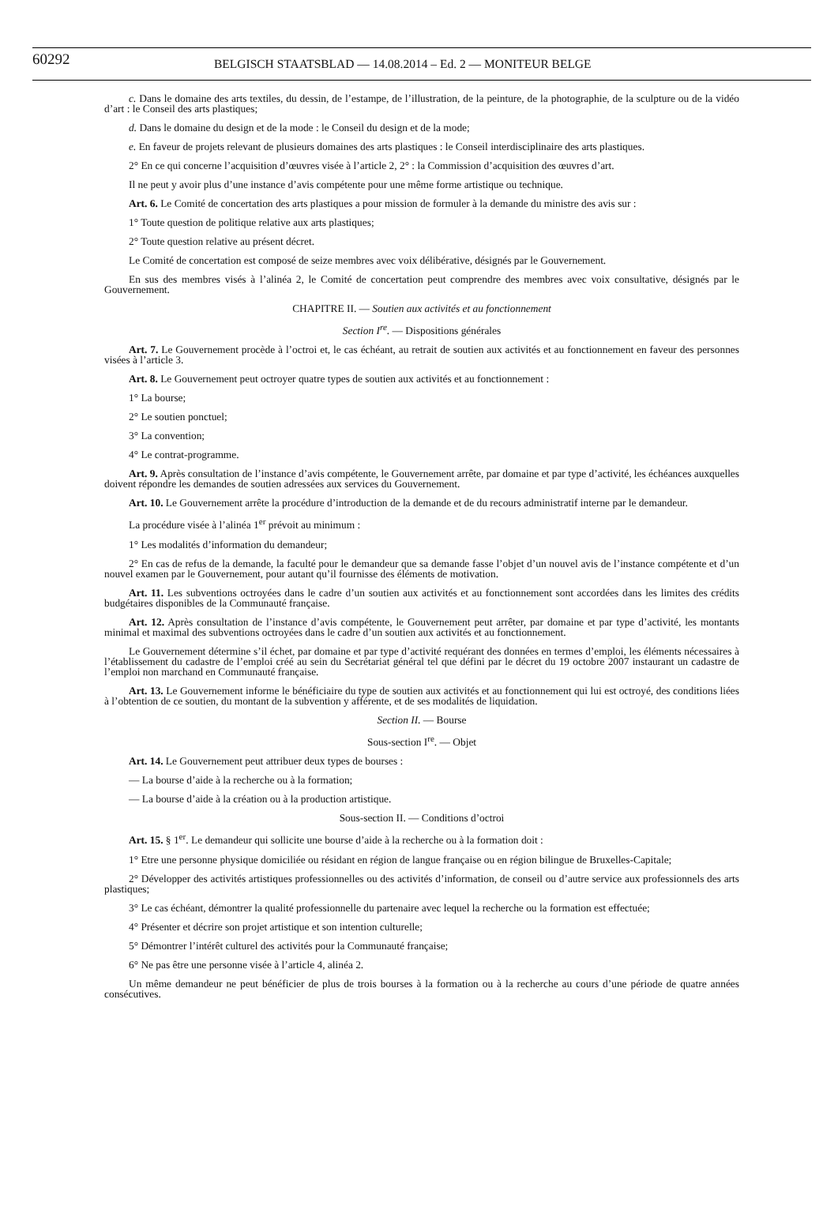60292
BELGISCH STAATSBLAD — 14.08.2014 – Ed. 2 — MONITEUR BELGE
c. Dans le domaine des arts textiles, du dessin, de l’estampe, de l’illustration, de la peinture, de la photographie, de la sculpture ou de la vidéo d’art : le Conseil des arts plastiques;
d. Dans le domaine du design et de la mode : le Conseil du design et de la mode;
e. En faveur de projets relevant de plusieurs domaines des arts plastiques : le Conseil interdisciplinaire des arts plastiques.
2° En ce qui concerne l’acquisition d’œuvres visée à l’article 2, 2° : la Commission d’acquisition des œuvres d’art.
Il ne peut y avoir plus d’une instance d’avis compétente pour une même forme artistique ou technique.
Art. 6. Le Comité de concertation des arts plastiques a pour mission de formuler à la demande du ministre des avis sur :
1° Toute question de politique relative aux arts plastiques;
2° Toute question relative au présent décret.
Le Comité de concertation est composé de seize membres avec voix délibérative, désignés par le Gouvernement.
En sus des membres visés à l’alinéa 2, le Comité de concertation peut comprendre des membres avec voix consultative, désignés par le Gouvernement.
CHAPITRE II. — Soutien aux activités et au fonctionnement
Section I<sup>re</sup>. — Dispositions générales
Art. 7. Le Gouvernement procède à l’octroi et, le cas échéant, au retrait de soutien aux activités et au fonctionnement en faveur des personnes visées à l’article 3.
Art. 8. Le Gouvernement peut octroyer quatre types de soutien aux activités et au fonctionnement :
1° La bourse;
2° Le soutien ponctuel;
3° La convention;
4° Le contrat-programme.
Art. 9. Après consultation de l’instance d’avis compétente, le Gouvernement arrête, par domaine et par type d’activité, les échéances auxquelles doivent répondre les demandes de soutien adressées aux services du Gouvernement.
Art. 10. Le Gouvernement arrête la procédure d’introduction de la demande et de du recours administratif interne par le demandeur.
La procédure visée à l’alinéa 1<sup>er</sup> prévoit au minimum :
1° Les modalités d’information du demandeur;
2° En cas de refus de la demande, la faculté pour le demandeur que sa demande fasse l’objet d’un nouvel avis de l’instance compétente et d’un nouvel examen par le Gouvernement, pour autant qu’il fournisse des éléments de motivation.
Art. 11. Les subventions octroyées dans le cadre d’un soutien aux activités et au fonctionnement sont accordées dans les limites des crédits budgétaires disponibles de la Communauté française.
Art. 12. Après consultation de l’instance d’avis compétente, le Gouvernement peut arrêter, par domaine et par type d’activité, les montants minimal et maximal des subventions octroyées dans le cadre d’un soutien aux activités et au fonctionnement.
Le Gouvernement détermine s’il échet, par domaine et par type d’activité requérant des données en termes d’emploi, les éléments nécessaires à l’établissement du cadastre de l’emploi créé au sein du Secrétariat général tel que défini par le décret du 19 octobre 2007 instaurant un cadastre de l’emploi non marchand en Communauté française.
Art. 13. Le Gouvernement informe le bénéficiaire du type de soutien aux activités et au fonctionnement qui lui est octroyé, des conditions liées à l’obtention de ce soutien, du montant de la subvention y afférente, et de ses modalités de liquidation.
Section II. — Bourse
Sous-section I<sup>re</sup>. — Objet
Art. 14. Le Gouvernement peut attribuer deux types de bourses :
— La bourse d’aide à la recherche ou à la formation;
— La bourse d’aide à la création ou à la production artistique.
Sous-section II. — Conditions d’octroi
Art. 15. § 1<sup>er</sup>. Le demandeur qui sollicite une bourse d’aide à la recherche ou à la formation doit :
1° Etre une personne physique domiciliée ou résidant en région de langue française ou en région bilingue de Bruxelles-Capitale;
2° Développer des activités artistiques professionnelles ou des activités d’information, de conseil ou d’autre service aux professionnels des arts plastiques;
3° Le cas échéant, démontrer la qualité professionnelle du partenaire avec lequel la recherche ou la formation est effectuée;
4° Présenter et décrire son projet artistique et son intention culturelle;
5° Démontrer l’intérêt culturel des activités pour la Communauté française;
6° Ne pas être une personne visée à l’article 4, alinéa 2.
Un même demandeur ne peut bénéficier de plus de trois bourses à la formation ou à la recherche au cours d’une période de quatre années consécutives.